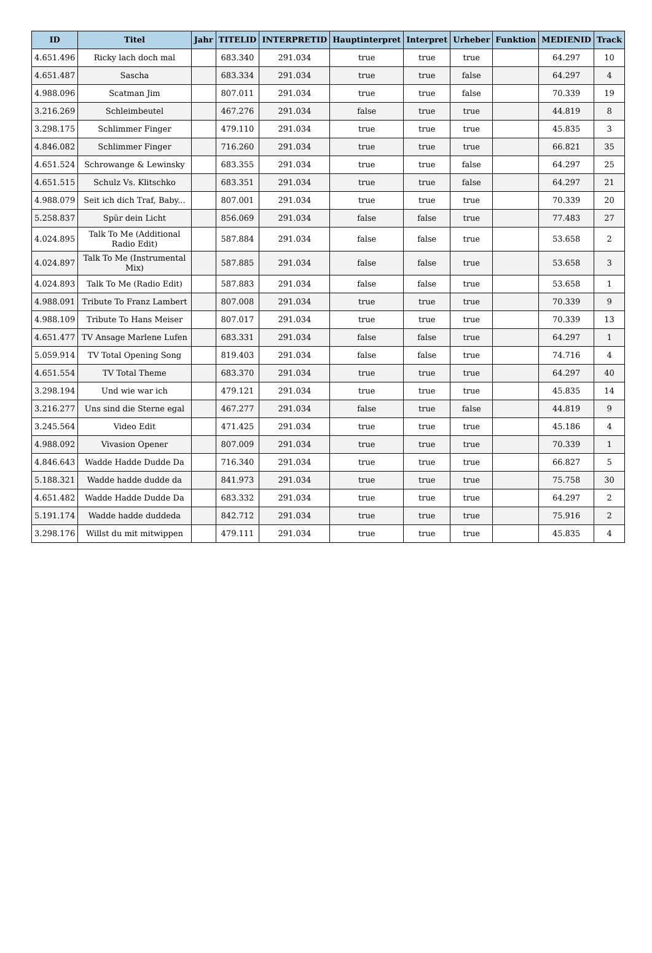| ID | Titel | Jahr | TITELID | INTERPRETID | Hauptinterpret | Interpret | Urheber | Funktion | MEDIENID | Track |
| --- | --- | --- | --- | --- | --- | --- | --- | --- | --- | --- |
| 4.651.496 | Ricky lach doch mal | | 683.340 | 291.034 | true | true | true | | 64.297 | 10 |
| 4.651.487 | Sascha | | 683.334 | 291.034 | true | true | false | | 64.297 | 4 |
| 4.988.096 | Scatman Jim | | 807.011 | 291.034 | true | true | false | | 70.339 | 19 |
| 3.216.269 | Schleimbeutel | | 467.276 | 291.034 | false | true | true | | 44.819 | 8 |
| 3.298.175 | Schlimmer Finger | | 479.110 | 291.034 | true | true | true | | 45.835 | 3 |
| 4.846.082 | Schlimmer Finger | | 716.260 | 291.034 | true | true | true | | 66.821 | 35 |
| 4.651.524 | Schrowange & Lewinsky | | 683.355 | 291.034 | true | true | false | | 64.297 | 25 |
| 4.651.515 | Schulz Vs. Klitschko | | 683.351 | 291.034 | true | true | false | | 64.297 | 21 |
| 4.988.079 | Seit ich dich Traf, Baby... | | 807.001 | 291.034 | true | true | true | | 70.339 | 20 |
| 5.258.837 | Spür dein Licht | | 856.069 | 291.034 | false | false | true | | 77.483 | 27 |
| 4.024.895 | Talk To Me (Additional Radio Edit) | | 587.884 | 291.034 | false | false | true | | 53.658 | 2 |
| 4.024.897 | Talk To Me (Instrumental Mix) | | 587.885 | 291.034 | false | false | true | | 53.658 | 3 |
| 4.024.893 | Talk To Me (Radio Edit) | | 587.883 | 291.034 | false | false | true | | 53.658 | 1 |
| 4.988.091 | Tribute To Franz Lambert | | 807.008 | 291.034 | true | true | true | | 70.339 | 9 |
| 4.988.109 | Tribute To Hans Meiser | | 807.017 | 291.034 | true | true | true | | 70.339 | 13 |
| 4.651.477 | TV Ansage Marlene Lufen | | 683.331 | 291.034 | false | false | true | | 64.297 | 1 |
| 5.059.914 | TV Total Opening Song | | 819.403 | 291.034 | false | false | true | | 74.716 | 4 |
| 4.651.554 | TV Total Theme | | 683.370 | 291.034 | true | true | true | | 64.297 | 40 |
| 3.298.194 | Und wie war ich | | 479.121 | 291.034 | true | true | true | | 45.835 | 14 |
| 3.216.277 | Uns sind die Sterne egal | | 467.277 | 291.034 | false | true | false | | 44.819 | 9 |
| 3.245.564 | Video Edit | | 471.425 | 291.034 | true | true | true | | 45.186 | 4 |
| 4.988.092 | Vivasion Opener | | 807.009 | 291.034 | true | true | true | | 70.339 | 1 |
| 4.846.643 | Wadde Hadde Dudde Da | | 716.340 | 291.034 | true | true | true | | 66.827 | 5 |
| 5.188.321 | Wadde hadde dudde da | | 841.973 | 291.034 | true | true | true | | 75.758 | 30 |
| 4.651.482 | Wadde Hadde Dudde Da | | 683.332 | 291.034 | true | true | true | | 64.297 | 2 |
| 5.191.174 | Wadde hadde duddeda | | 842.712 | 291.034 | true | true | true | | 75.916 | 2 |
| 3.298.176 | Willst du mit mitwippen | | 479.111 | 291.034 | true | true | true | | 45.835 | 4 |